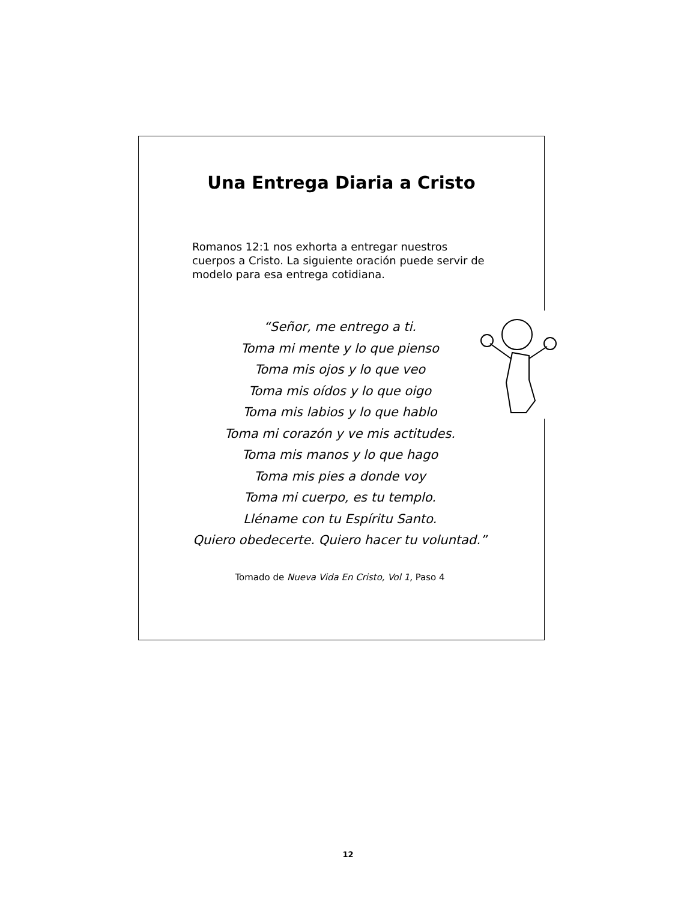Una Entrega Diaria a Cristo
Romanos 12:1 nos exhorta a entregar nuestros cuerpos a Cristo. La siguiente oración puede servir de modelo para esa entrega cotidiana.
“Señor, me entrego a ti.
Toma mi mente y lo que pienso
Toma mis ojos y lo que veo
Toma mis oídos y lo que oigo
Toma mis labios y lo que hablo
Toma mi corazón y ve mis actitudes.
Toma mis manos y lo que hago
Toma mis pies a donde voy
Toma mi cuerpo, es tu templo.
Lléname con tu Espíritu Santo.
Quiero obedecerte. Quiero hacer tu voluntad.”
Tomado de Nueva Vida En Cristo, Vol 1, Paso 4
12